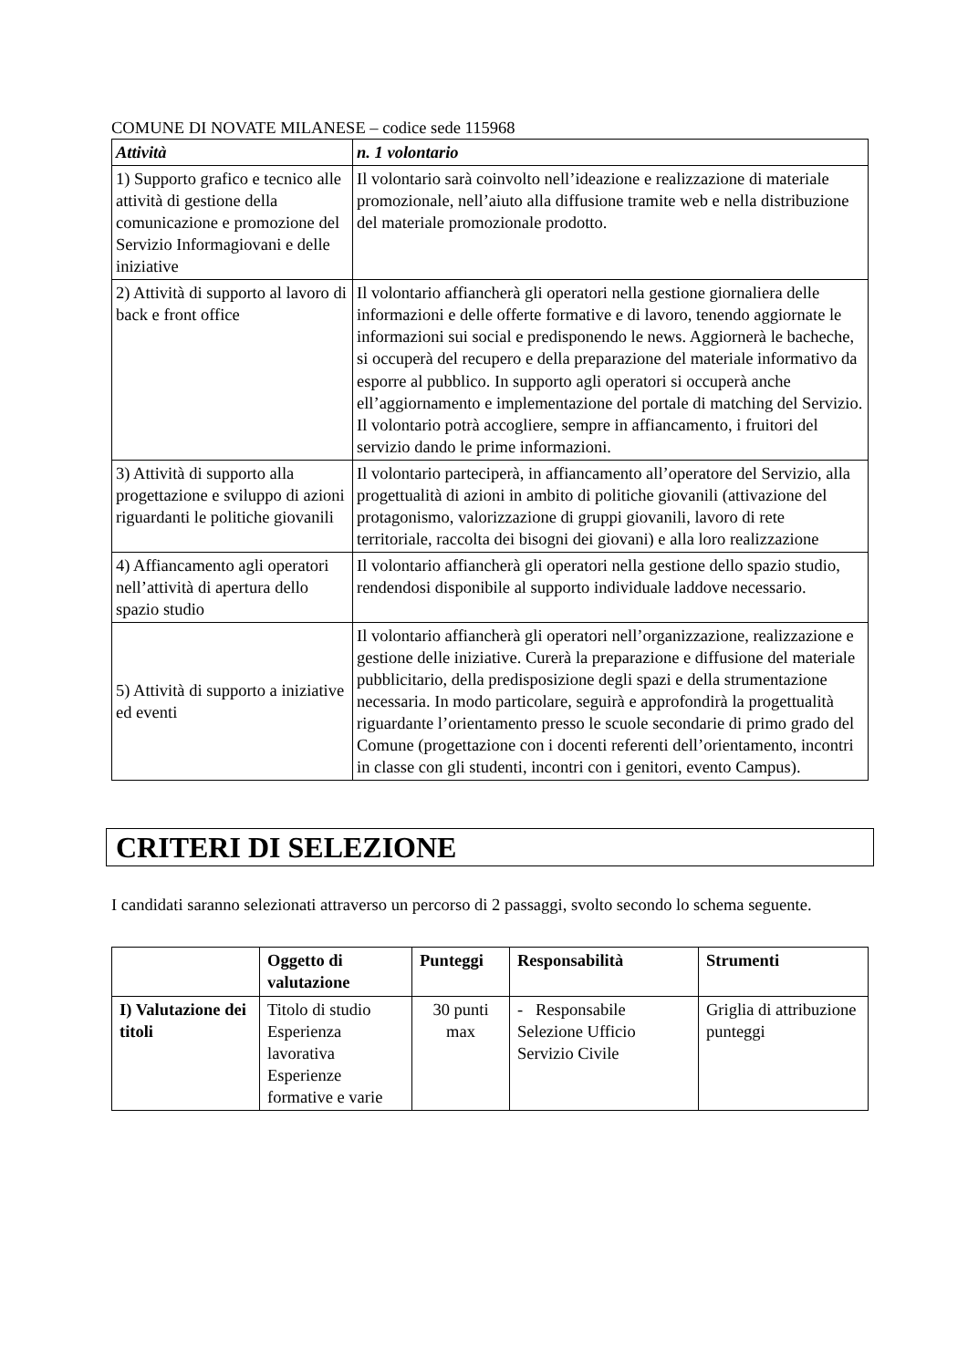COMUNE DI NOVATE MILANESE – codice sede 115968
| Attività | n. 1 volontario |
| --- | --- |
| 1) Supporto grafico e tecnico alle attività di gestione della comunicazione e promozione del Servizio Informagiovani e delle iniziative | Il volontario sarà coinvolto nell’ideazione e realizzazione di materiale promozionale, nell’aiuto alla diffusione tramite web e nella distribuzione del materiale promozionale prodotto. |
| 2) Attività di supporto al lavoro di back e front office | Il volontario affiancherà gli operatori nella gestione giornaliera delle informazioni e delle offerte formative e di lavoro, tenendo aggiornate le informazioni sui social e predisponendo le news. Aggiornerà le bacheche, si occuperà del recupero e della preparazione del materiale informativo da esporre al pubblico. In supporto agli operatori si occuperà anche ell’aggiornamento e implementazione del portale di matching del Servizio. Il volontario potrà accogliere, sempre in affiancamento, i fruitori del servizio dando le prime informazioni. |
| 3) Attività di supporto alla progettazione e sviluppo di azioni riguardanti le politiche giovanili | Il volontario parteciperà, in affiancamento all’operatore del Servizio, alla progettualità di azioni in ambito di politiche giovanili (attivazione del protagonismo, valorizzazione di gruppi giovanili, lavoro di rete territoriale, raccolta dei bisogni dei giovani) e alla loro realizzazione |
| 4) Affiancamento agli operatori nell’attività di apertura dello spazio studio | Il volontario affiancherà gli operatori nella gestione dello spazio studio, rendendosi disponibile al supporto individuale laddove necessario. |
| 5) Attività di supporto a iniziative ed eventi | Il volontario affiancherà gli operatori nell’organizzazione, realizzazione e gestione delle iniziative. Curerà la preparazione e diffusione del materiale pubblicitario, della predisposizione degli spazi e della strumentazione necessaria. In modo particolare, seguirà e approfondirà la progettualità riguardante l’orientamento presso le scuole secondarie di primo grado del Comune (progettazione con i docenti referenti dell’orientamento, incontri in classe con gli studenti, incontri con i genitori, evento Campus). |
CRITERI DI SELEZIONE
I candidati saranno selezionati attraverso un percorso di 2 passaggi, svolto secondo lo schema seguente.
| | Oggetto di valutazione | Punteggi | Responsabilità | Strumenti |
| --- | --- | --- | --- | --- |
| I) Valutazione dei titoli | Titolo di studio Esperienza lavorativa Esperienze formative e varie | 30 punti max | - Responsabile Selezione Ufficio Servizio Civile | Griglia di attribuzione punteggi |